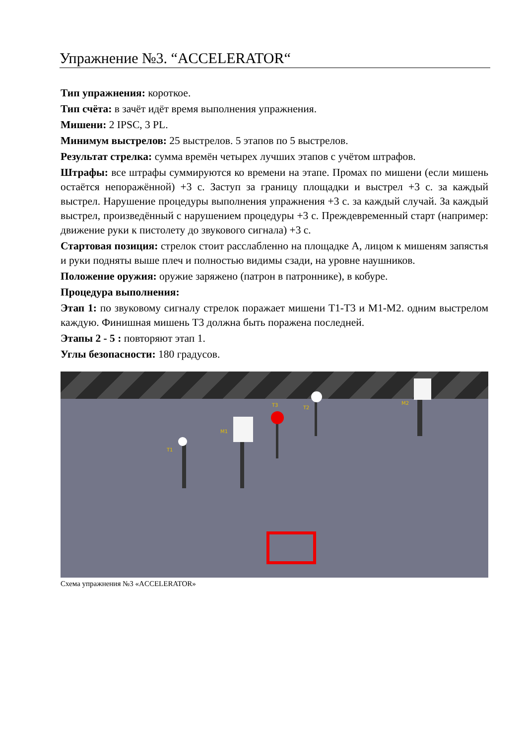Упражнение №3. “ACCELERATOR“
Тип упражнения: короткое.
Тип счёта: в зачёт идёт время выполнения упражнения.
Мишени: 2 IPSC, 3 PL.
Минимум выстрелов: 25 выстрелов. 5 этапов по 5 выстрелов.
Результат стрелка: сумма времён четырех лучших этапов с учётом штрафов.
Штрафы: все штрафы суммируются ко времени на этапе. Промах по мишени (если мишень остаётся непоражённой) +3 с. Заступ за границу площадки и выстрел +3 с. за каждый выстрел. Нарушение процедуры выполнения упражнения +3 с. за каждый случай. За каждый выстрел, произведённый с нарушением процедуры +3 с. Преждевременный старт (например: движение руки к пистолету до звукового сигнала) +3 с.
Стартовая позиция: стрелок стоит расслабленно на площадке А, лицом к мишеням запястья и руки подняты выше плеч и полностью видимы сзади, на уровне наушников.
Положение оружия: оружие заряжено (патрон в патроннике), в кобуре.
Процедура выполнения:
Этап 1: по звуковому сигналу стрелок поражает мишени T1-T3 и M1-M2. одним выстрелом каждую. Финишная мишень T3 должна быть поражена последней.
Этапы 2 - 5 : повторяют этап 1.
Углы безопасности: 180 градусов.
T1
M1
T3 T2
M2
Схема упражнения №3 «ACCELERATOR»